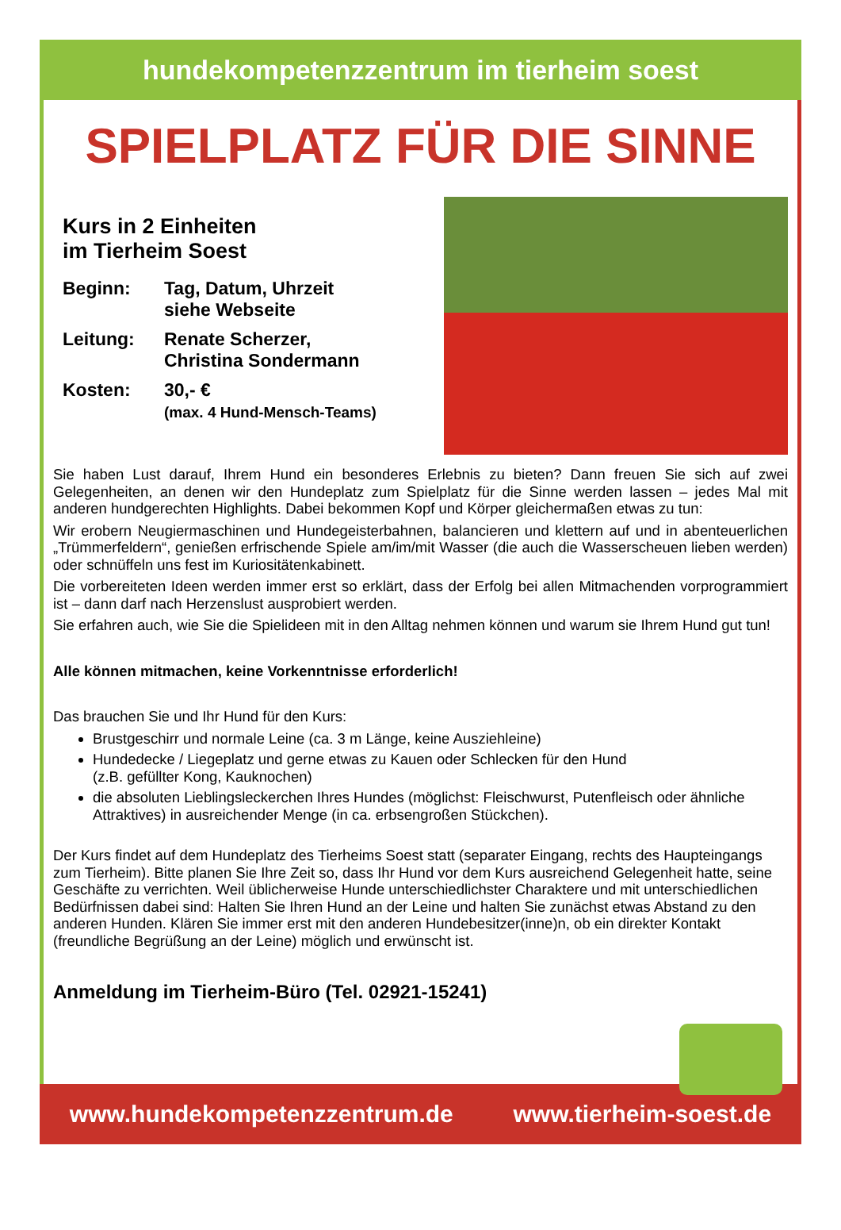hundekompetenzzentrum im tierheim soest
SPIELPLATZ FÜR DIE SINNE
Kurs in 2 Einheiten
im Tierheim Soest
Beginn:
Tag, Datum, Uhrzeit
siehe Webseite
Leitung:
Renate Scherzer,
Christina Sondermann
Kosten:
30,- €
(max. 4 Hund-Mensch-Teams)
Sie haben Lust darauf, Ihrem Hund ein besonderes Erlebnis zu bieten? Dann freuen Sie sich auf zwei Gelegenheiten, an denen wir den Hundeplatz zum Spielplatz für die Sinne werden lassen – jedes Mal mit anderen hundgerechten Highlights. Dabei bekommen Kopf und Körper gleichermaßen etwas zu tun:
Wir erobern Neugiermaschinen und Hundegeisterbahnen, balancieren und klettern auf und in abenteuerlichen „Trümmerfeldern“, genießen erfrischende Spiele am/im/mit Wasser (die auch die Wasserscheuen lieben werden) oder schnüffeln uns fest im Kuriositätenkabinett.
Die vorbereiteten Ideen werden immer erst so erklärt, dass der Erfolg bei allen Mitmachenden vorprogrammiert ist – dann darf nach Herzenslust ausprobiert werden.
Sie erfahren auch, wie Sie die Spielideen mit in den Alltag nehmen können und warum sie Ihrem Hund gut tun!
Alle können mitmachen, keine Vorkenntnisse erforderlich!
Das brauchen Sie und Ihr Hund für den Kurs:
Brustgeschirr und normale Leine (ca. 3 m Länge, keine Ausziehleine)
Hundedecke / Liegeplatz und gerne etwas zu Kauen oder Schlecken für den Hund
(z.B. gefüllter Kong, Kauknochen)
die absoluten Lieblingsleckerchen Ihres Hundes (möglichst: Fleischwurst, Putenfleisch oder ähnliche Attraktives) in ausreichender Menge (in ca. erbsengroßen Stückchen).
Der Kurs findet auf dem Hundeplatz des Tierheims Soest statt (separater Eingang, rechts des Haupteingangs zum Tierheim). Bitte planen Sie Ihre Zeit so, dass Ihr Hund vor dem Kurs ausreichend Gelegenheit hatte, seine Geschäfte zu verrichten. Weil üblicherweise Hunde unterschiedlichster Charaktere und mit unterschiedlichen Bedürfnissen dabei sind: Halten Sie Ihren Hund an der Leine und halten Sie zunächst etwas Abstand zu den anderen Hunden. Klären Sie immer erst mit den anderen Hundebesitzer(inne)n, ob ein direkter Kontakt (freundliche Begrüßung an der Leine) möglich und erwünscht ist.
Anmeldung im Tierheim-Büro (Tel. 02921-15241)
www.hundekompetenzzentrum.de www.tierheim-soest.de